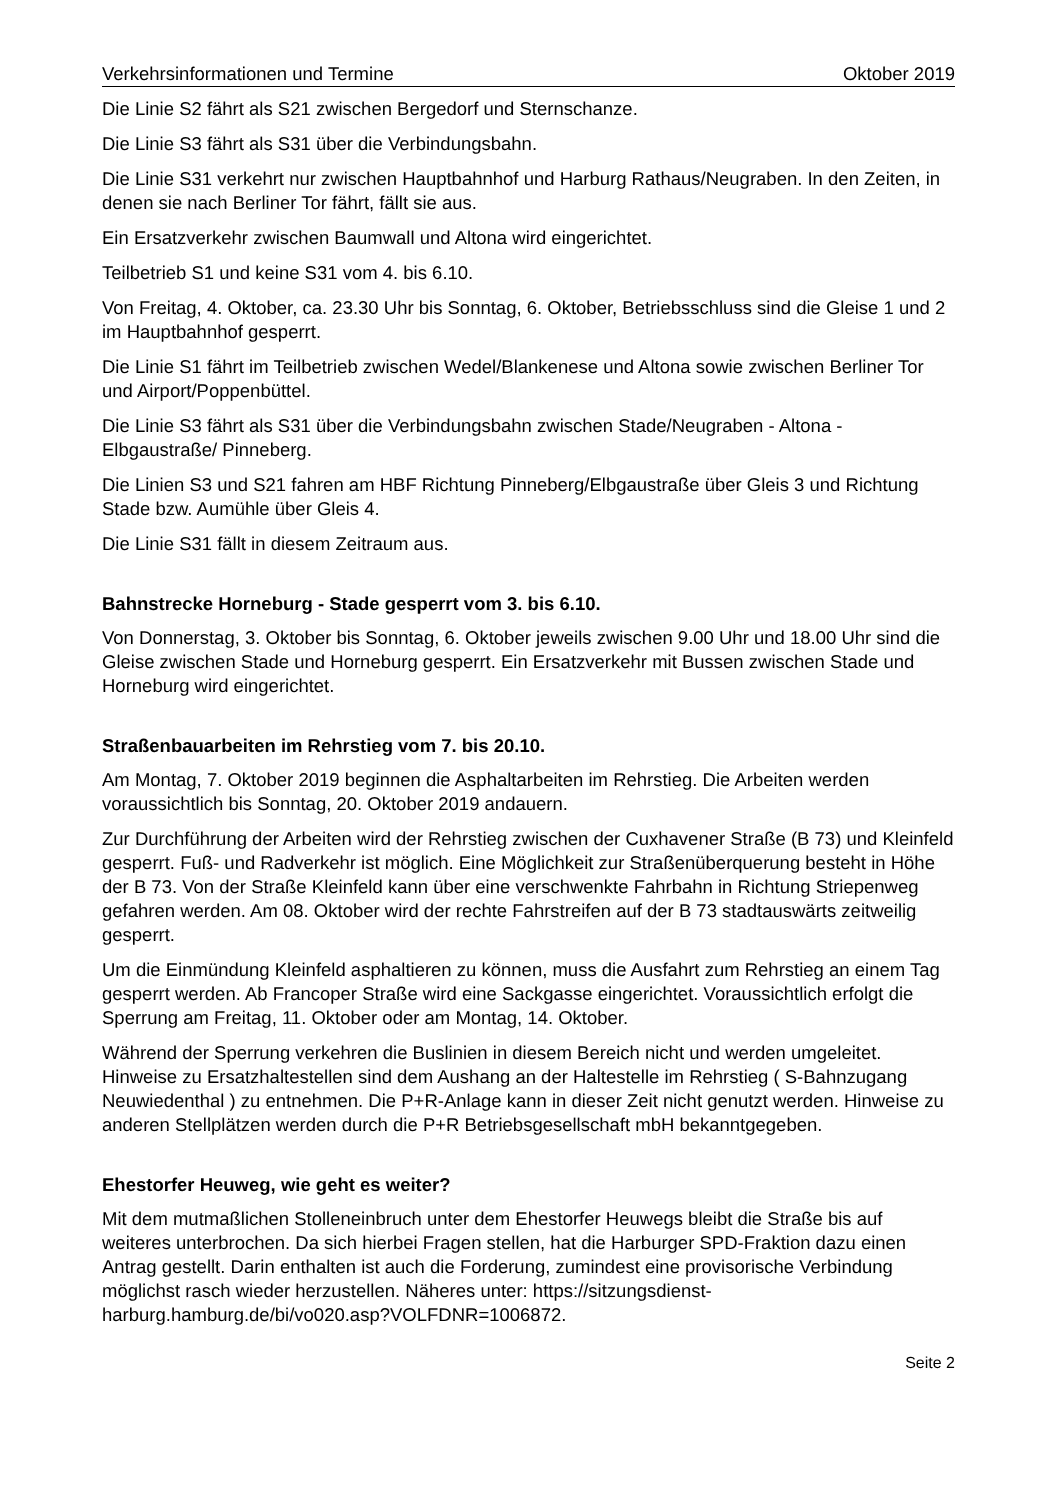Verkehrsinformationen und Termine Oktober 2019
Die Linie S2 fährt als S21 zwischen Bergedorf und Sternschanze.
Die Linie S3 fährt als S31 über die Verbindungsbahn.
Die Linie S31 verkehrt nur zwischen Hauptbahnhof und Harburg Rathaus/Neugraben. In den Zeiten, in denen sie nach Berliner Tor fährt, fällt sie aus.
Ein Ersatzverkehr zwischen Baumwall und Altona wird eingerichtet.
Teilbetrieb S1 und keine S31 vom 4. bis 6.10.
Von Freitag, 4. Oktober, ca. 23.30 Uhr bis Sonntag, 6. Oktober, Betriebsschluss sind die Gleise 1 und 2 im Hauptbahnhof gesperrt.
Die Linie S1 fährt im Teilbetrieb zwischen Wedel/Blankenese und Altona sowie zwischen Berliner Tor und Airport/Poppenbüttel.
Die Linie S3 fährt als S31 über die Verbindungsbahn zwischen Stade/Neugraben - Altona - Elbgaustraße/ Pinneberg.
Die Linien S3 und S21 fahren am HBF Richtung Pinneberg/Elbgaustraße über Gleis 3 und Richtung Stade bzw. Aumühle über Gleis 4.
Die Linie S31 fällt in diesem Zeitraum aus.
Bahnstrecke Horneburg - Stade gesperrt vom 3. bis 6.10.
Von Donnerstag, 3. Oktober bis Sonntag, 6. Oktober jeweils zwischen 9.00 Uhr und 18.00 Uhr sind die Gleise zwischen Stade und Horneburg gesperrt. Ein Ersatzverkehr mit Bussen zwischen Stade und Horneburg wird eingerichtet.
Straßenbauarbeiten im Rehrstieg vom 7. bis 20.10.
Am Montag, 7. Oktober 2019 beginnen die Asphaltarbeiten im Rehrstieg. Die Arbeiten werden voraussichtlich bis Sonntag, 20. Oktober 2019 andauern.
Zur Durchführung der Arbeiten wird der Rehrstieg zwischen der Cuxhavener Straße (B 73) und Kleinfeld gesperrt. Fuß- und Radverkehr ist möglich. Eine Möglichkeit zur Straßenüberquerung besteht in Höhe der B 73. Von der Straße Kleinfeld kann über eine verschwenkte Fahrbahn in Richtung Striepenweg gefahren werden. Am 08. Oktober wird der rechte Fahrstreifen auf der B 73 stadtauswärts zeitweilig gesperrt.
Um die Einmündung Kleinfeld asphaltieren zu können, muss die Ausfahrt zum Rehrstieg an einem Tag gesperrt werden. Ab Francoper Straße wird eine Sackgasse eingerichtet. Voraussichtlich erfolgt die Sperrung am Freitag, 11. Oktober oder am Montag, 14. Oktober.
Während der Sperrung verkehren die Buslinien in diesem Bereich nicht und werden umgeleitet. Hinweise zu Ersatzhaltestellen sind dem Aushang an der Haltestelle im Rehrstieg ( S-Bahnzugang Neuwiedenthal ) zu entnehmen. Die P+R-Anlage kann in dieser Zeit nicht genutzt werden. Hinweise zu anderen Stellplätzen werden durch die P+R Betriebsgesellschaft mbH bekanntgegeben.
Ehestorfer Heuweg, wie geht es weiter?
Mit dem mutmaßlichen Stolleneinbruch unter dem Ehestorfer Heuwegs bleibt die Straße bis auf weiteres unterbrochen. Da sich hierbei Fragen stellen, hat die Harburger SPD-Fraktion dazu einen Antrag gestellt. Darin enthalten ist auch die Forderung, zumindest eine provisorische Verbindung möglichst rasch wieder herzustellen. Näheres unter: https://sitzungsdienst-harburg.hamburg.de/bi/vo020.asp?VOLFDNR=1006872.
Seite 2